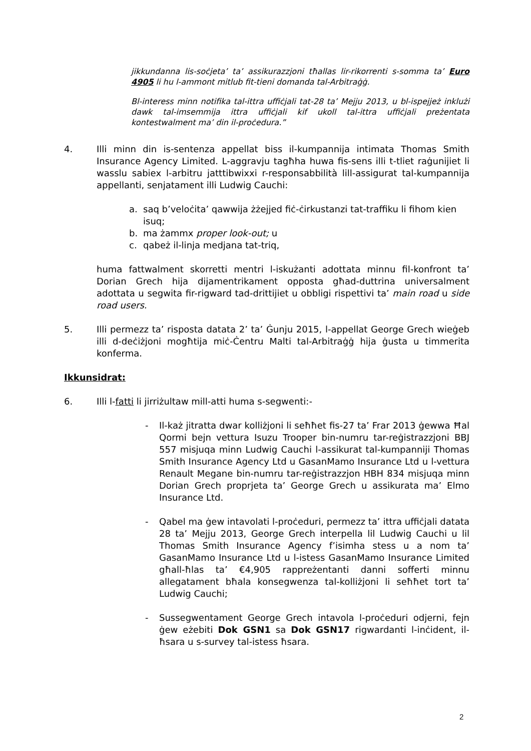jikkundanna lis-soċjeta’ ta’ assikurazzjoni tħallas lir-rikorrenti s-somma ta’ Euro 4905 li hu l-ammont mitlub fit-tieni domanda tal-Arbitraġġ.
Bl-interess minn notifika tal-ittra uffiċjali tat-28 ta’ Mejju 2013, u bl-ispejjeż inklużi dawk tal-imsemmija ittra uffiċjali kif ukoll tal-ittra uffiċjali preżentata kontestwalment ma’ din il-proċedura.”
4. Illi minn din is-sentenza appellat biss il-kumpannija intimata Thomas Smith Insurance Agency Limited. L-aggravju tagħha huwa fis-sens illi t-tliet raġunijiet li wasslu sabiex l-arbitru jatttibwixxi r-responsabbilità lill-assigurat tal-kumpannija appellanti, senjatament illi Ludwig Cauchi:
a. saq b’veloċita’ qawwija żżejjed fiċ-ċirkustanzi tat-traffiku li fihom kien isuq;
b. ma żammx proper look-out; u
c. qabeż il-linja medjana tat-triq,
huma fattwalment skorretti mentri l-iskużanti adottata minnu fil-konfront ta’ Dorian Grech hija dijamentrikament opposta għad-duttrina universalment adottata u segwita fir-rigward tad-drittijiet u obbligi rispettivi ta’ main road u side road users.
5. Illi permezz ta’ risposta datata 2’ ta’ Ġunju 2015, l-appellat George Grech wieġeb illi d-deċiżjoni mogħtija miċ-Ċentru Malti tal-Arbitraġġ hija ġusta u timmerita konferma.
Ikkunsidrat:
6. Illi l-fatti li jirriżultaw mill-atti huma s-segwenti:-
- Il-każ jitratta dwar kolliżjoni li seħħet fis-27 ta’ Frar 2013 ġewwa Ħal Qormi bejn vettura Isuzu Trooper bin-numru tar-reġistrazzjoni BBJ 557 misjuqa minn Ludwig Cauchi l-assikurat tal-kumpanniji Thomas Smith Insurance Agency Ltd u GasanMamo Insurance Ltd u l-vettura Renault Megane bin-numru tar-reġistrazzjon HBH 834 misjuqa minn Dorian Grech proprjeta ta’ George Grech u assikurata ma’ Elmo Insurance Ltd.
- Qabel ma ġew intavolati l-proċeduri, permezz ta’ ittra uffiċjali datata 28 ta’ Mejju 2013, George Grech interpella lil Ludwig Cauchi u lil Thomas Smith Insurance Agency f’isimha stess u a nom ta’ GasanMamo Insurance Ltd u l-istess GasanMamo Insurance Limited għall-ħlas ta’ €4,905 rappreżentanti danni sofferti minnu allegatament bħala konsegwenza tal-kolliżjoni li seħħet tort ta’ Ludwig Cauchi;
- Sussegwentament George Grech intavola l-proċeduri odjerni, fejn ġew eżebiti Dok GSN1 sa Dok GSN17 rigwardanti l-inċident, il-ħsara u s-survey tal-istess ħsara.
2